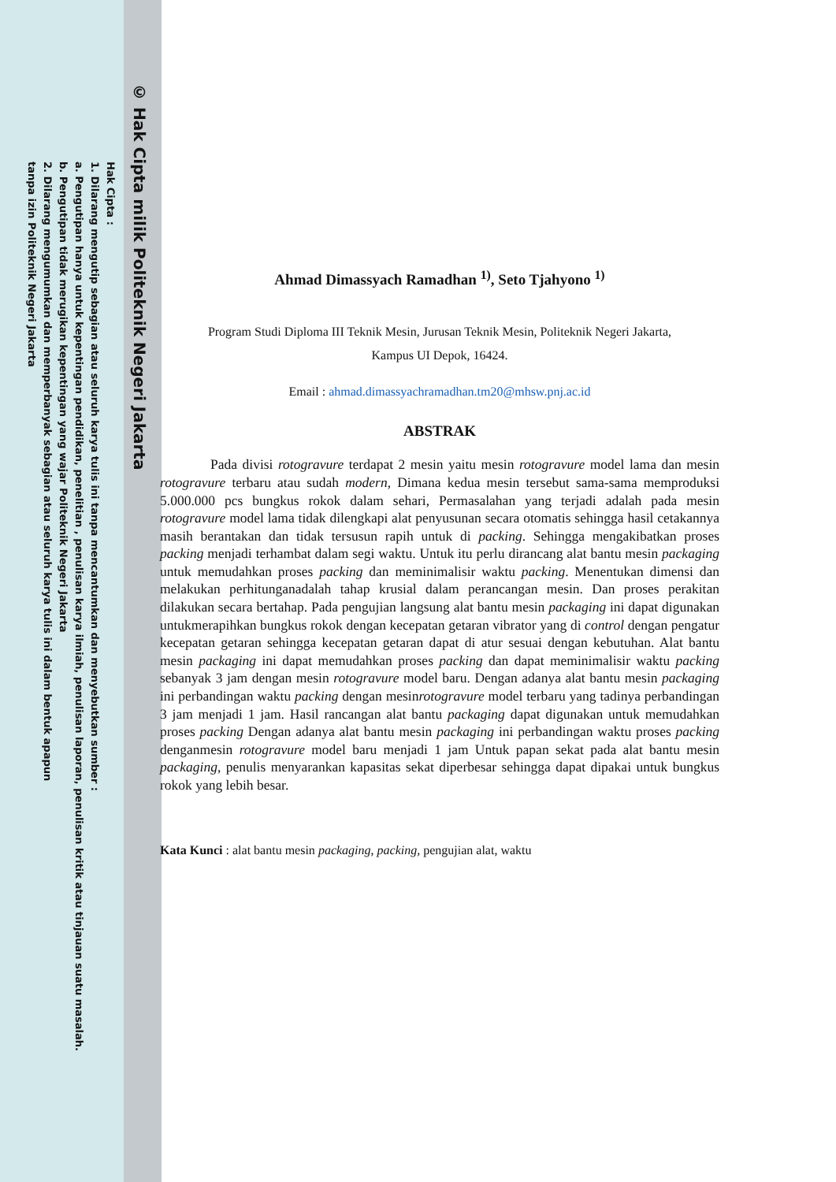© Hak Cipta milik Politeknik Negeri Jakarta
Hak Cipta :
1. Dilarang mengutip sebagian atau seluruh karya tulis ini tanpa mencantumkan dan menyebutkan sumber :
a. Pengutipan hanya untuk kepentingan pendidikan, penelitian , penulisan karya ilmiah, penulisan laporan, penulisan kritik atau tinjauan suatu masalah.
b. Pengutipan tidak merugikan kepentingan yang wajar Politeknik Negeri Jakarta
2. Dilarang mengumumkan dan memperbanyak sebagian atau seluruh karya tulis ini dalam bentuk apapun
tanpa izin Politeknik Negeri Jakarta
Ahmad Dimassyach Ramadhan <sup>1)</sup>, Seto Tjahyono <sup>1)</sup>
Program Studi Diploma III Teknik Mesin, Jurusan Teknik Mesin, Politeknik Negeri Jakarta,
Kampus UI Depok, 16424.
Email : ahmad.dimassyachramadhan.tm20@mhsw.pnj.ac.id
ABSTRAK
Pada divisi rotogravure terdapat 2 mesin yaitu mesin rotogravure model lama dan mesin rotogravure terbaru atau sudah modern, Dimana kedua mesin tersebut sama-sama memproduksi 5.000.000 pcs bungkus rokok dalam sehari, Permasalahan yang terjadi adalah pada mesin rotogravure model lama tidak dilengkapi alat penyusunan secara otomatis sehingga hasil cetakannya masih berantakan dan tidak tersusun rapih untuk di packing. Sehingga mengakibatkan proses packing menjadi terhambat dalam segi waktu. Untuk itu perlu dirancang alat bantu mesin packaging untuk memudahkan proses packing dan meminimalisir waktu packing. Menentukan dimensi dan melakukan perhitunganadalah tahap krusial dalam perancangan mesin. Dan proses perakitan dilakukan secara bertahap. Pada pengujian langsung alat bantu mesin packaging ini dapat digunakan untukmerapihkan bungkus rokok dengan kecepatan getaran vibrator yang di control dengan pengatur kecepatan getaran sehingga kecepatan getaran dapat di atur sesuai dengan kebutuhan. Alat bantu mesin packaging ini dapat memudahkan proses packing dan dapat meminimalisir waktu packing sebanyak 3 jam dengan mesin rotogravure model baru. Dengan adanya alat bantu mesin packaging ini perbandingan waktu packing dengan mesinrotogravure model terbaru yang tadinya perbandingan 3 jam menjadi 1 jam. Hasil rancangan alat bantu packaging dapat digunakan untuk memudahkan proses packing Dengan adanya alat bantu mesin packaging ini perbandingan waktu proses packing denganmesin rotogravure model baru menjadi 1 jam Untuk papan sekat pada alat bantu mesin packaging, penulis menyarankan kapasitas sekat diperbesar sehingga dapat dipakai untuk bungkus rokok yang lebih besar.
Kata Kunci : alat bantu mesin packaging, packing, pengujian alat, waktu